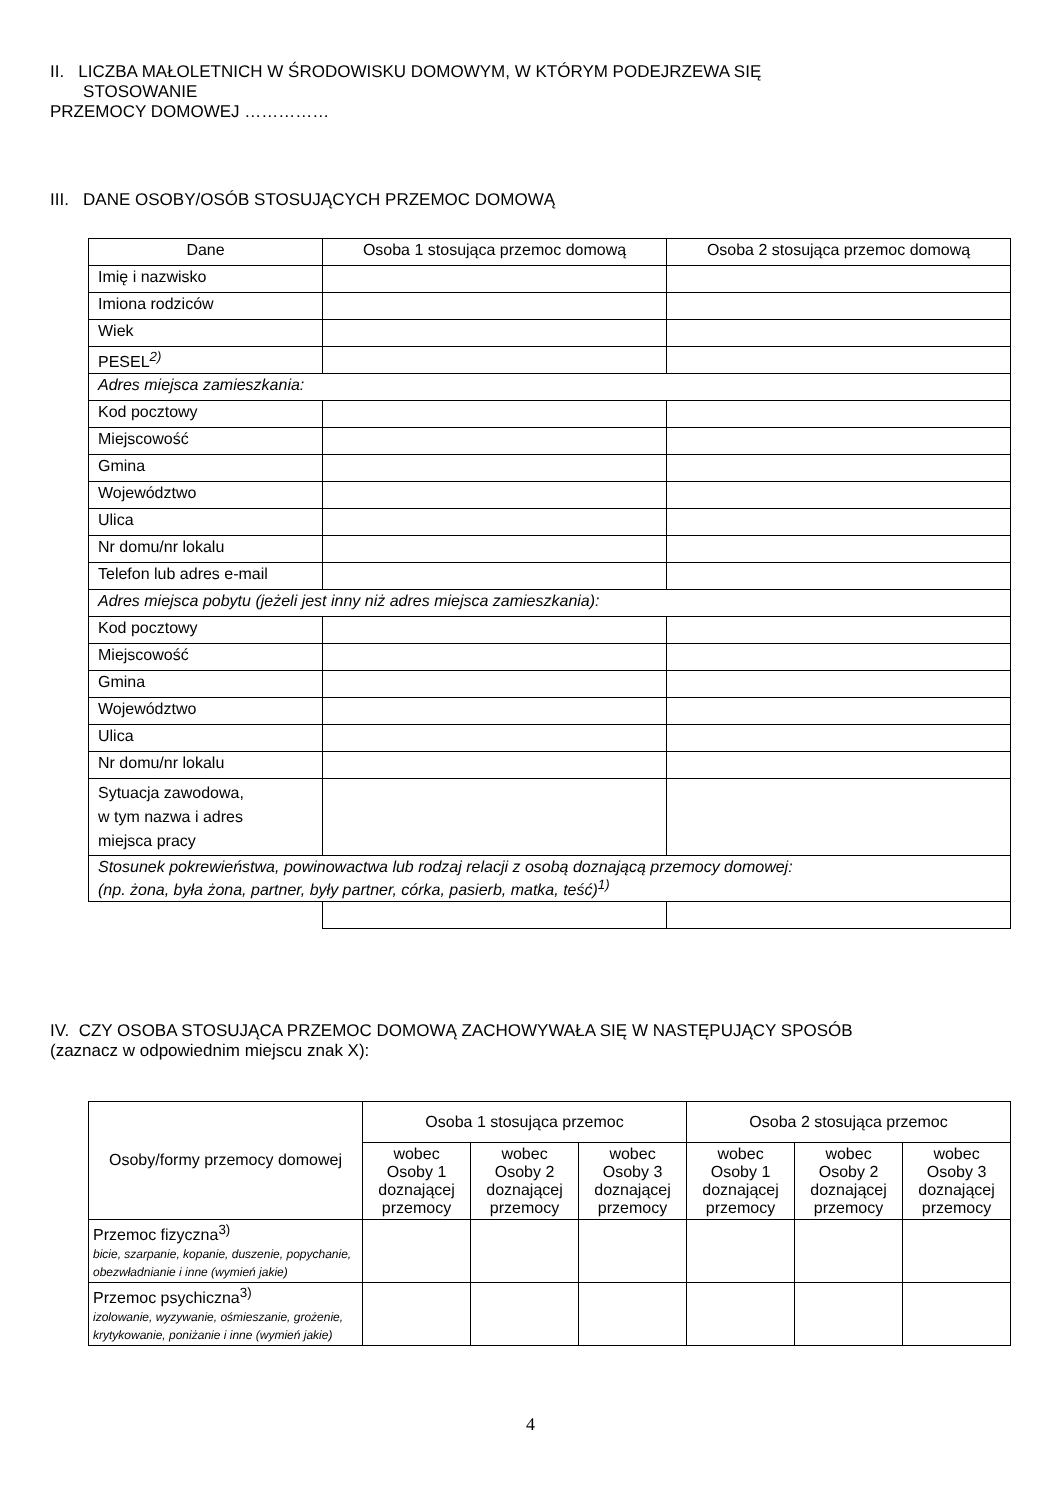II. LICZBA MAŁOLETNICH W ŚRODOWISKU DOMOWYM, W KTÓRYM PODEJRZEWA SIĘ
STOSOWANIE
PRZEMOCY DOMOWEJ ……………
III. DANE OSOBY/OSÓB STOSUJĄCYCH PRZEMOC DOMOWĄ
| Dane | Osoba 1 stosująca przemoc domową | Osoba 2 stosująca przemoc domową |
| --- | --- | --- |
| Imię i nazwisko | | |
| Imiona rodziców | | |
| Wiek | | |
| PESEL<sup>2)</sup> | | |
| Adres miejsca zamieszkania: | | |
| Kod pocztowy | | |
| Miejscowość | | |
| Gmina | | |
| Województwo | | |
| Ulica | | |
| Nr domu/nr lokalu | | |
| Telefon lub adres e-mail | | |
| Adres miejsca pobytu (jeżeli jest inny niż adres miejsca zamieszkania): | | |
| Kod pocztowy | | |
| Miejscowość | | |
| Gmina | | |
| Województwo | | |
| Ulica | | |
| Nr domu/nr lokalu | | |
| Sytuacja zawodowa, w tym nazwa i adres miejsca pracy | | |
| Stosunek pokrewieństwa, powinowactwa lub rodzaj relacji z osobą doznającą przemocy domowej: (np. żona, była żona, partner, były partner, córka, pasierb, matka, teść)<sup>1)</sup> | | |
IV. CZY OSOBA STOSUJĄCA PRZEMOC DOMOWĄ ZACHOWYWAŁA SIĘ W NASTĘPUJĄCY SPOSÓB
(zaznacz w odpowiednim miejscu znak X):
| Osoby/formy przemocy domowej | Osoba 1 stosująca przemoc | | | Osoba 2 stosująca przemoc | | |
| --- | --- | --- | --- | --- | --- | --- |
| | wobec Osoby 1 doznającej przemocy | wobec Osoby 2 doznającej przemocy | wobec Osoby 3 doznającej przemocy | wobec Osoby 1 doznającej przemocy | wobec Osoby 2 doznającej przemocy | wobec Osoby 3 doznającej przemocy |
| Przemoc fizyczna<sup>3)</sup> bicie, szarpanie, kopanie, duszenie, popychanie, obezwładnianie i inne (wymień jakie) | | | | | | |
| Przemoc psychiczna<sup>3)</sup> izolowanie, wyzywanie, ośmieszanie, grożenie, krytykowanie, poniżanie i inne (wymień jakie) | | | | | | |
4